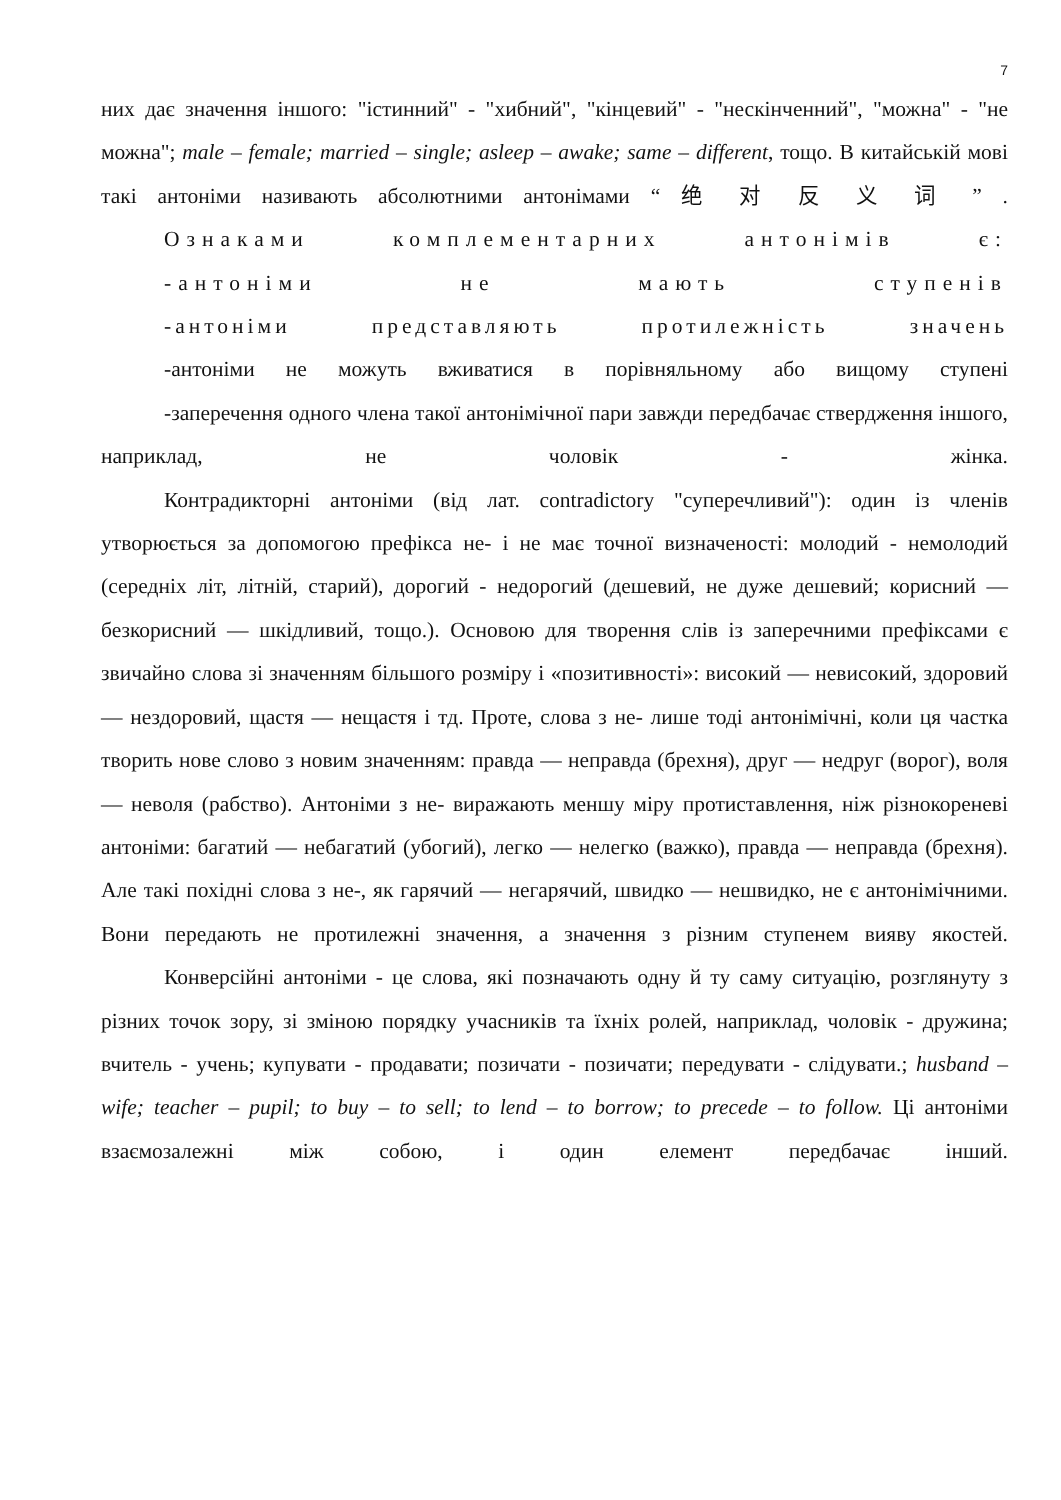7
них дає значення іншого: "істинний" - "хибний", "кінцевий" - "нескінченний", "можна" - "не можна"; male – female; married – single; asleep – awake; same – different, тощо. В китайській мові такі антоніми називають абсолютними антонімами “ 绝 对 反 义 词 ” .
Ознаками комплементарних антонімів є:
-антоніми не мають ступенів
-антоніми представляють протилежність значень
-антоніми не можуть вживатися в порівняльному або вищому ступені
-заперечення одного члена такої антонімічної пари завжди передбачає ствердження іншого, наприклад, не чоловік - жінка.
Контрадикторні антоніми (від лат. contradictory "суперечливий"): один із членів утворюється за допомогою префікса не- і не має точної визначеності: молодий - немолодий (середніх літ, літній, старий), дорогий - недорогий (дешевий, не дуже дешевий; корисний — безкорисний — шкідливий, тощо.). Основою для творення слів із заперечними префіксами є звичайно слова зі значенням більшого розміру і «позитивності»: високий — невисокий, здоровий — нездоровий, щастя — нещастя і тд. Проте, слова з не- лише тоді антонімічні, коли ця частка творить нове слово з новим значенням: правда — неправда (брехня), друг — недруг (ворог), воля — неволя (рабство). Антоніми з не- виражають меншу міру протиставлення, ніж різнокореневі антоніми: багатий — небагатий (убогий), легко — нелегко (важко), правда — неправда (брехня). Але такі похідні слова з не-, як гарячий — негарячий, швидко — нешвидко, не є антонімічними. Вони передають не протилежні значення, а значення з різним ступенем вияву якостей.
Конверсійні антоніми - це слова, які позначають одну й ту саму ситуацію, розглянуту з різних точок зору, зі зміною порядку учасників та їхніх ролей, наприклад, чоловік - дружина; вчитель - учень; купувати - продавати; позичати - позичати; передувати - слідувати.; husband – wife; teacher – pupil; to buy – to sell; to lend – to borrow; to precede – to follow. Ці антоніми взаємозалежні між собою, і один елемент передбачає інший.